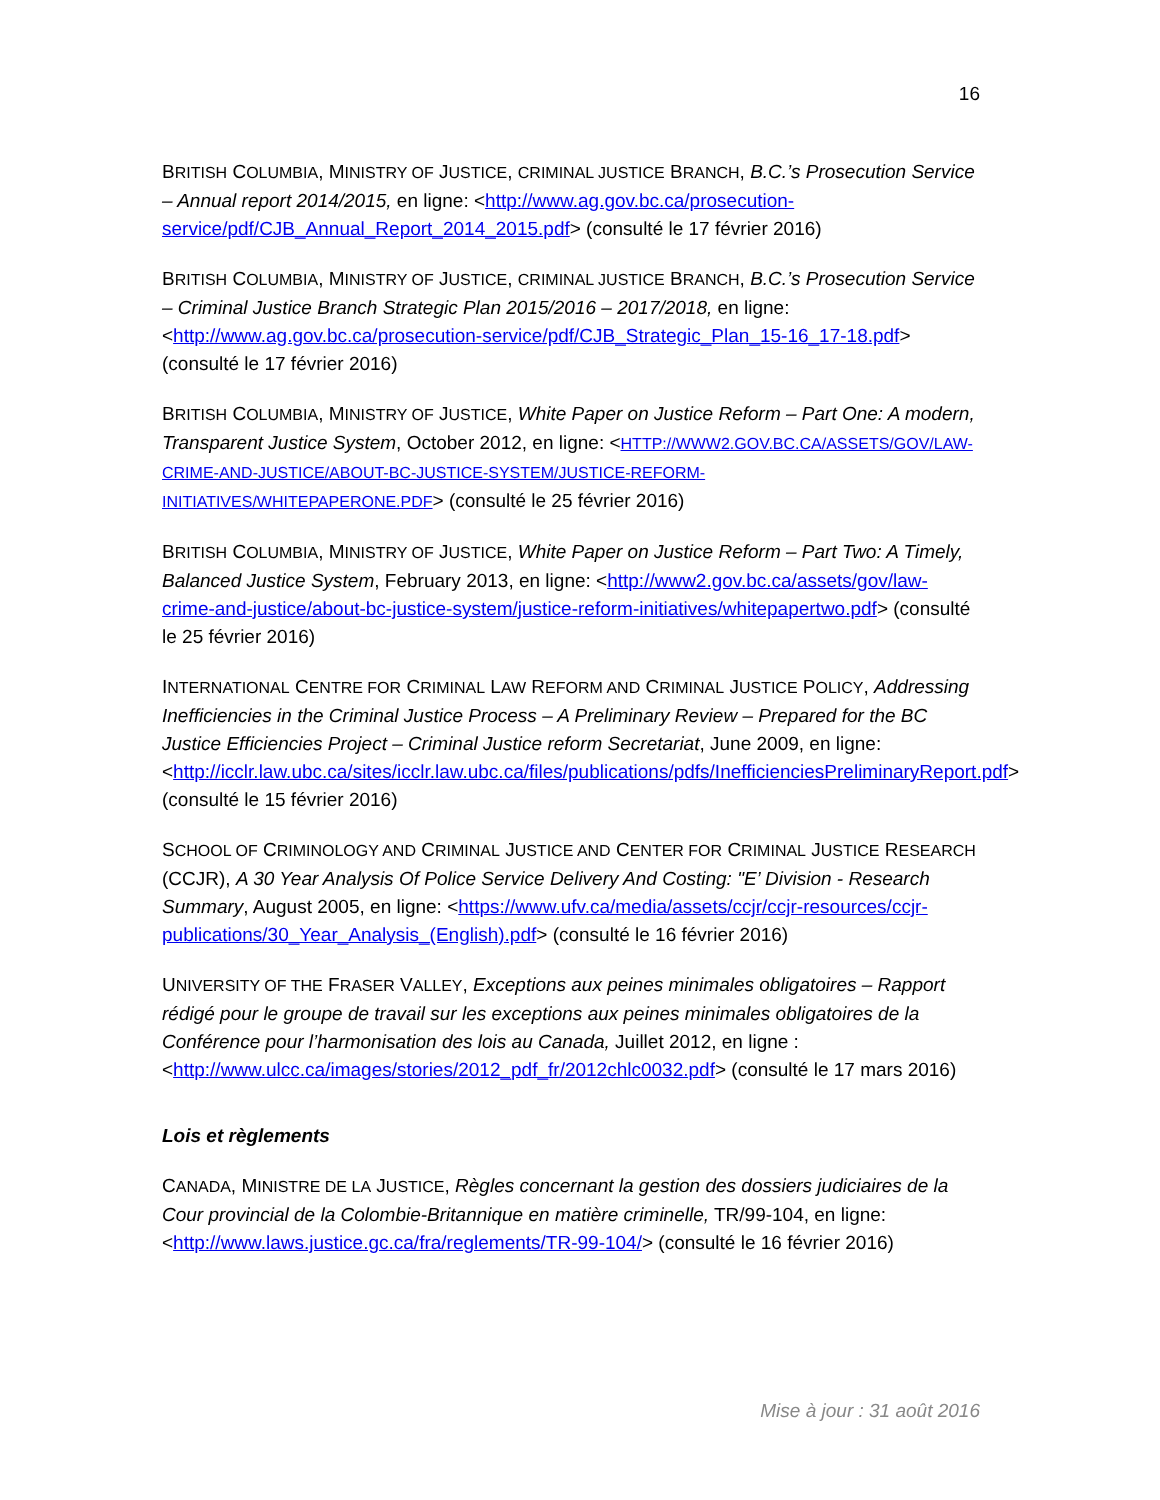16
BRITISH COLUMBIA, MINISTRY OF JUSTICE, CRIMINAL JUSTICE BRANCH, B.C.’s Prosecution Service – Annual report 2014/2015, en ligne: <http://www.ag.gov.bc.ca/prosecution-service/pdf/CJB_Annual_Report_2014_2015.pdf> (consulté le 17 février 2016)
BRITISH COLUMBIA, MINISTRY OF JUSTICE, CRIMINAL JUSTICE BRANCH, B.C.’s Prosecution Service – Criminal Justice Branch Strategic Plan 2015/2016 – 2017/2018, en ligne: <http://www.ag.gov.bc.ca/prosecution-service/pdf/CJB_Strategic_Plan_15-16_17-18.pdf> (consulté le 17 février 2016)
BRITISH COLUMBIA, MINISTRY OF JUSTICE, White Paper on Justice Reform – Part One: A modern, Transparent Justice System, October 2012, en ligne: <HTTP://WWW2.GOV.BC.CA/ASSETS/GOV/LAW-CRIME-AND-JUSTICE/ABOUT-BC-JUSTICE-SYSTEM/JUSTICE-REFORM-INITIATIVES/WHITEPAPERONE.PDF> (consulté le 25 février 2016)
BRITISH COLUMBIA, MINISTRY OF JUSTICE, White Paper on Justice Reform – Part Two: A Timely, Balanced Justice System, February 2013, en ligne: <http://www2.gov.bc.ca/assets/gov/law-crime-and-justice/about-bc-justice-system/justice-reform-initiatives/whitepapertwo.pdf> (consulté le 25 février 2016)
INTERNATIONAL CENTRE FOR CRIMINAL LAW REFORM AND CRIMINAL JUSTICE POLICY, Addressing Inefficiencies in the Criminal Justice Process – A Preliminary Review – Prepared for the BC Justice Efficiencies Project – Criminal Justice reform Secretariat, June 2009, en ligne: <http://icclr.law.ubc.ca/sites/icclr.law.ubc.ca/files/publications/pdfs/InefficienciesPreliminaryReport.pdf> (consulté le 15 février 2016)
SCHOOL OF CRIMINOLOGY AND CRIMINAL JUSTICE AND CENTER FOR CRIMINAL JUSTICE RESEARCH (CCJR), A 30 Year Analysis Of Police Service Delivery And Costing: "E’ Division - Research Summary, August 2005, en ligne: <https://www.ufv.ca/media/assets/ccjr/ccjr-resources/ccjr-publications/30_Year_Analysis_(English).pdf> (consulté le 16 février 2016)
UNIVERSITY OF THE FRASER VALLEY, Exceptions aux peines minimales obligatoires – Rapport rédigé pour le groupe de travail sur les exceptions aux peines minimales obligatoires de la Conférence pour l’harmonisation des lois au Canada, Juillet 2012, en ligne : <http://www.ulcc.ca/images/stories/2012_pdf_fr/2012chlc0032.pdf> (consulté le 17 mars 2016)
Lois et règlements
CANADA, MINISTRE DE LA JUSTICE, Règles concernant la gestion des dossiers judiciaires de la Cour provincial de la Colombie-Britannique en matière criminelle, TR/99-104, en ligne: <http://www.laws.justice.gc.ca/fra/reglements/TR-99-104/> (consulté le 16 février 2016)
Mise à jour : 31 août 2016